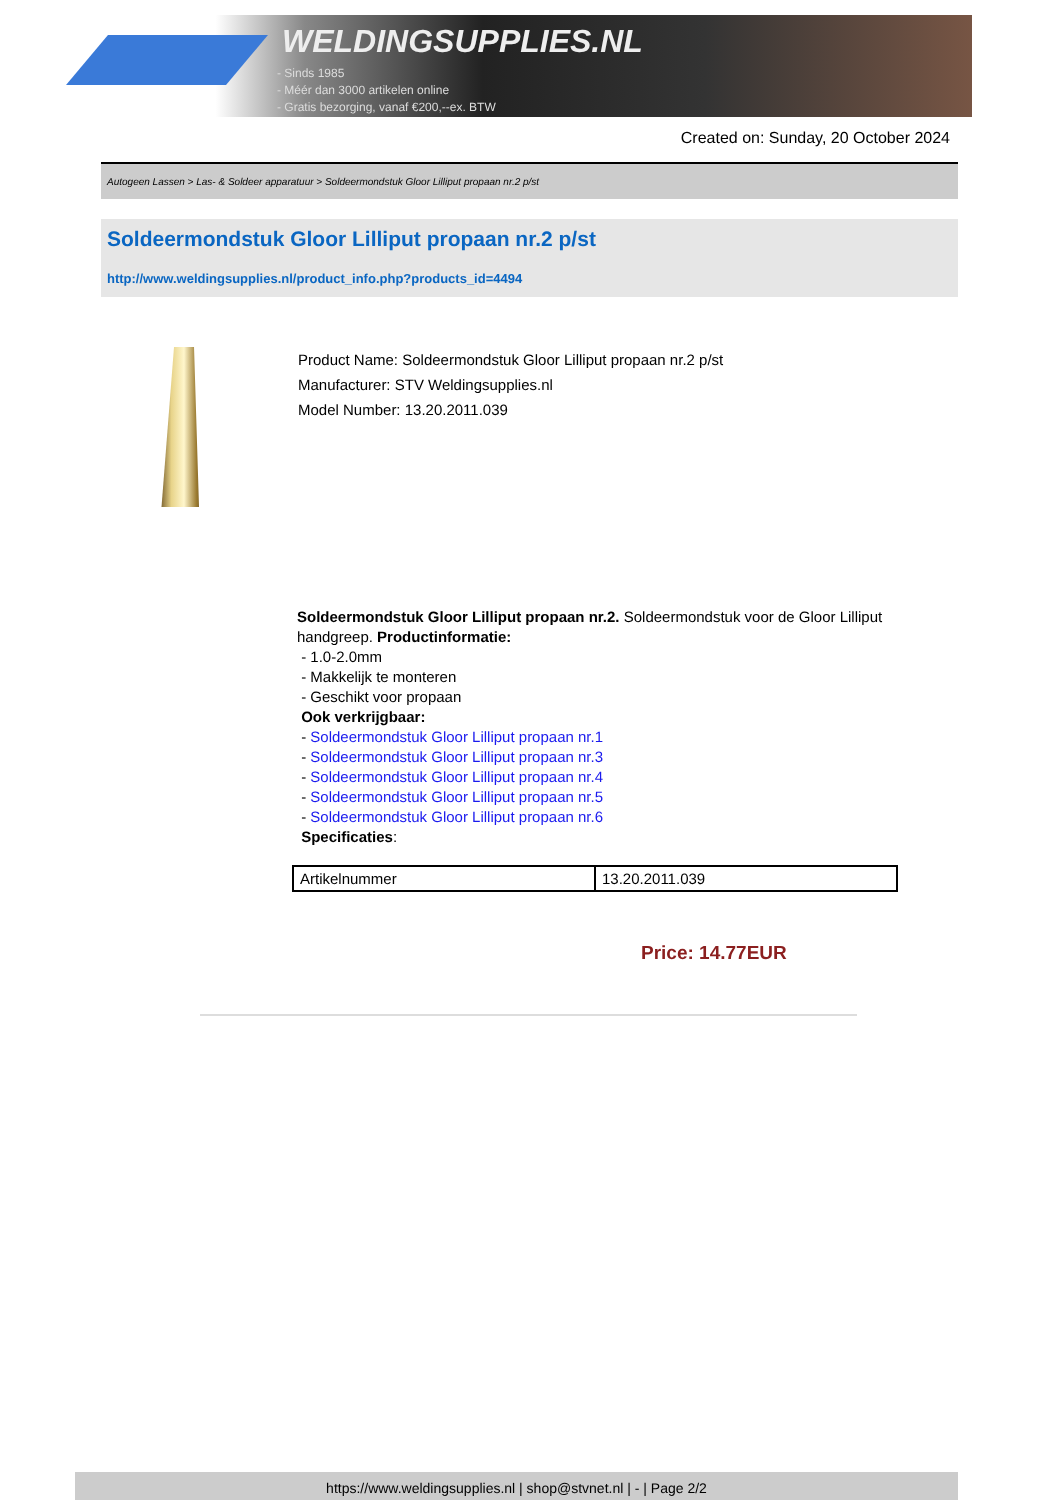WELDINGSUPPLIES.NL
- Sinds 1985
- Méér dan 3000 artikelen online
- Gratis bezorging, vanaf €200,--ex. BTW
Created on: Sunday, 20 October 2024
Autogeen Lassen > Las- & Soldeer apparatuur > Soldeermondstuk Gloor Lilliput propaan nr.2 p/st
Soldeermondstuk Gloor Lilliput propaan nr.2 p/st
http://www.weldingsupplies.nl/product_info.php?products_id=4494
Product Name: Soldeermondstuk Gloor Lilliput propaan nr.2 p/st
Manufacturer: STV Weldingsupplies.nl
Model Number: 13.20.2011.039
Soldeermondstuk Gloor Lilliput propaan nr.2. Soldeermondstuk voor de Gloor Lilliput handgreep. Productinformatie:
- 1.0-2.0mm
- Makkelijk te monteren
- Geschikt voor propaan
Ook verkrijgbaar:
- Soldeermondstuk Gloor Lilliput propaan nr.1
- Soldeermondstuk Gloor Lilliput propaan nr.3
- Soldeermondstuk Gloor Lilliput propaan nr.4
- Soldeermondstuk Gloor Lilliput propaan nr.5
- Soldeermondstuk Gloor Lilliput propaan nr.6
Specificaties:
| Artikelnummer | 13.20.2011.039 |
Price: 14.77EUR
https://www.weldingsupplies.nl | shop@stvnet.nl | - | Page 2/2